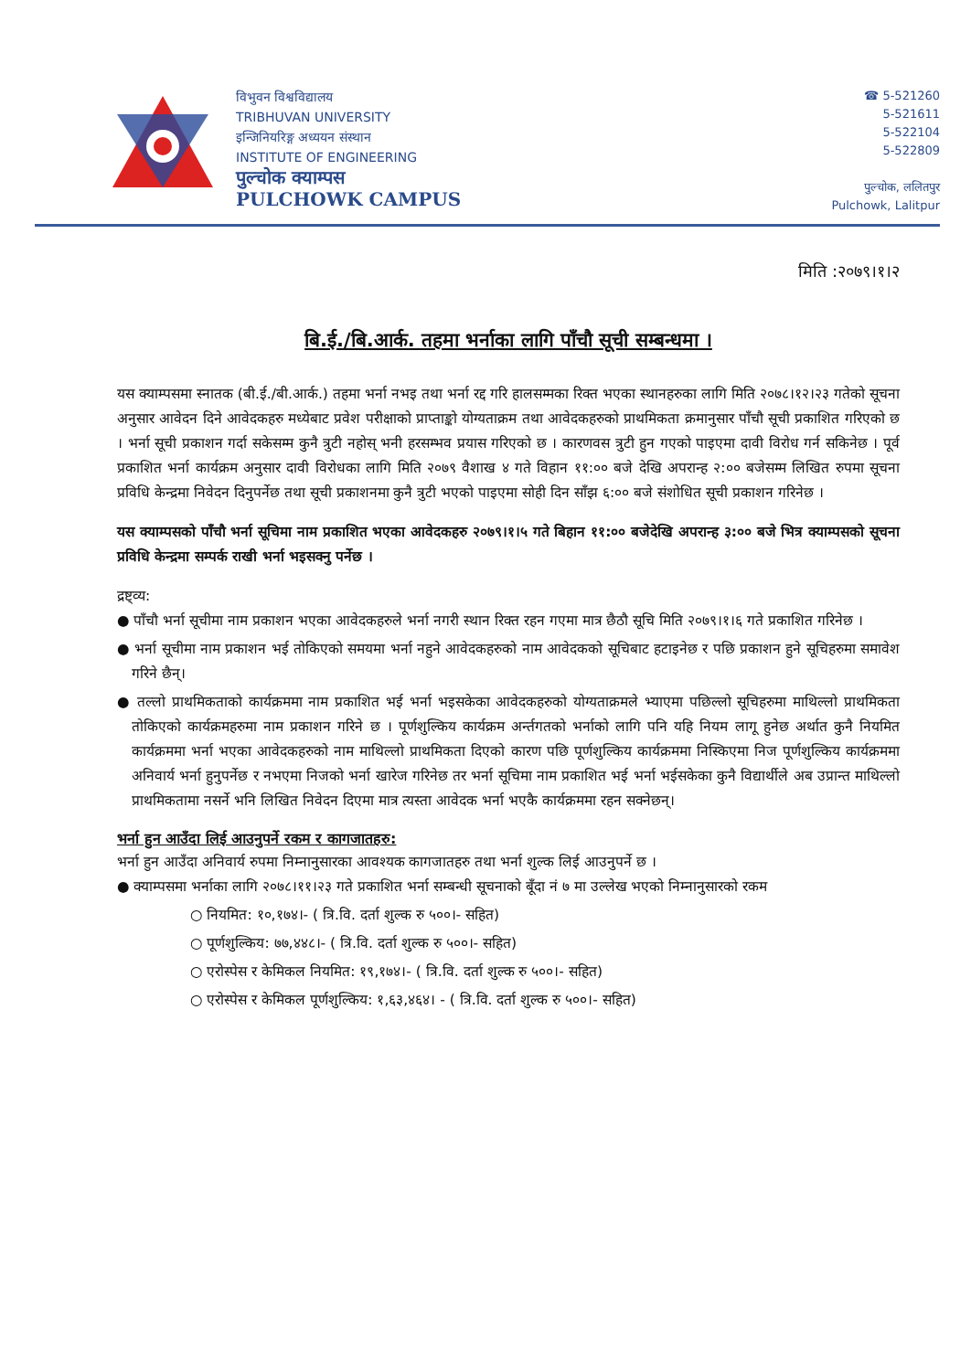विभुवन विश्वविद्यालय
TRIBHUVAN UNIVERSITY
इन्जिनियरिङ्ग अध्ययन संस्थान
INSTITUTE OF ENGINEERING
पुल्चोक क्याम्पस
PULCHOWK CAMPUS
☎ 5-521260
5-521611
5-522104
5-522809
पुल्चोक, ललितपुर
Pulchowk, Lalitpur
मिति :२०७९।१।२
बि.ई./बि.आर्क. तहमा भर्नाका लागि पाँचौ सूची सम्बन्धमा ।
यस क्याम्पसमा स्नातक (बी.ई./बी.आर्क.) तहमा भर्ना नभइ तथा भर्ना रद्द गरि हालसम्मका रिक्त भएका स्थानहरुका लागि मिति २०७८।१२।२३ गतेको सूचना अनुसार आवेदन दिने आवेदकहरु मध्येबाट प्रवेश परीक्षाको प्राप्ताङ्को योग्यताक्रम तथा आवेदकहरुको प्राथमिकता क्रमानुसार पाँचौ सूची प्रकाशित गरिएको छ । भर्ना सूची प्रकाशन गर्दा सकेसम्म कुनै त्रुटी नहोस् भनी हरसम्भव प्रयास गरिएको छ । कारणवस त्रुटी हुन गएको पाइएमा दावी विरोध गर्न सकिनेछ । पूर्व प्रकाशित भर्ना कार्यक्रम अनुसार दावी विरोधका लागि मिति २०७९ वैशाख ४ गते विहान ११:०० बजे देखि अपरान्ह २:०० बजेसम्म लिखित रुपमा सूचना प्रविधि केन्द्रमा निवेदन दिनुपर्नेछ तथा सूची प्रकाशनमा कुनै त्रुटी भएको पाइएमा सोही दिन साँझ ६:०० बजे संशोधित सूची प्रकाशन गरिनेछ ।
यस क्याम्पसको पाँचौ भर्ना सूचिमा नाम प्रकाशित भएका आवेदकहरु २०७९।१।५ गते बिहान ११:०० बजेदेखि अपरान्ह ३:०० बजे भित्र क्याम्पसको सूचना प्रविधि केन्द्रमा सम्पर्क राखी भर्ना भइसक्नु पर्नेछ ।
द्रष्ट्व्य:
● पाँचौ भर्ना सूचीमा नाम प्रकाशन भएका आवेदकहरुले भर्ना नगरी स्थान रिक्त रहन गएमा मात्र छैठौ सूचि मिति २०७९।१।६ गते प्रकाशित गरिनेछ ।
● भर्ना सूचीमा नाम प्रकाशन भई तोकिएको समयमा भर्ना नहुने आवेदकहरुको नाम आवेदकको सूचिबाट हटाइनेछ र पछि प्रकाशन हुने सूचिहरुमा समावेश गरिने छैन्।
● तल्लो प्राथमिकताको कार्यक्रममा नाम प्रकाशित भई भर्ना भइसकेका आवेदकहरुको योग्यताक्रमले भ्याएमा पछिल्लो सूचिहरुमा माथिल्लो प्राथमिकता तोकिएको कार्यक्रमहरुमा नाम प्रकाशन गरिने छ । पूर्णशुल्किय कार्यक्रम अर्न्तगतको भर्नाको लागि पनि यहि नियम लागू हुनेछ अर्थात कुनै नियमित कार्यक्रममा भर्ना भएका आवेदकहरुको नाम माथिल्लो प्राथमिकता दिएको कारण पछि पूर्णशुल्किय कार्यक्रममा निस्किएमा निज पूर्णशुल्किय कार्यक्रममा अनिवार्य भर्ना हुनुपर्नेछ र नभएमा निजको भर्ना खारेज गरिनेछ तर भर्ना सूचिमा नाम प्रकाशित भई भर्ना भईसकेका कुनै विद्यार्थीले अब उप्रान्त माथिल्लो प्राथमिकतामा नसर्ने भनि लिखित निवेदन दिएमा मात्र त्यस्ता आवेदक भर्ना भएकै कार्यक्रममा रहन सक्नेछन्।
भर्ना हुन आउँदा लिई आउनुपर्ने रकम र कागजातहरु:
भर्ना हुन आउँदा अनिवार्य रुपमा निम्नानुसारका आवश्यक कागजातहरु तथा भर्ना शुल्क लिई आउनुपर्ने छ ।
● क्याम्पसमा भर्नाका लागि २०७८।११।२३ गते प्रकाशित भर्ना सम्बन्धी सूचनाको बूँदा नं ७ मा उल्लेख भएको निम्नानुसारको रकम
○ नियमित: १०,१७४।- ( त्रि.वि. दर्ता शुल्क रु ५००।- सहित)
○ पूर्णशुल्किय: ७७,४४८।- ( त्रि.वि. दर्ता शुल्क रु ५००।- सहित)
○ एरोस्पेस र केमिकल नियमित: १९,१७४।- ( त्रि.वि. दर्ता शुल्क रु ५००।- सहित)
○ एरोस्पेस र केमिकल पूर्णशुल्किय: १,६३,४६४। - ( त्रि.वि. दर्ता शुल्क रु ५००।- सहित)